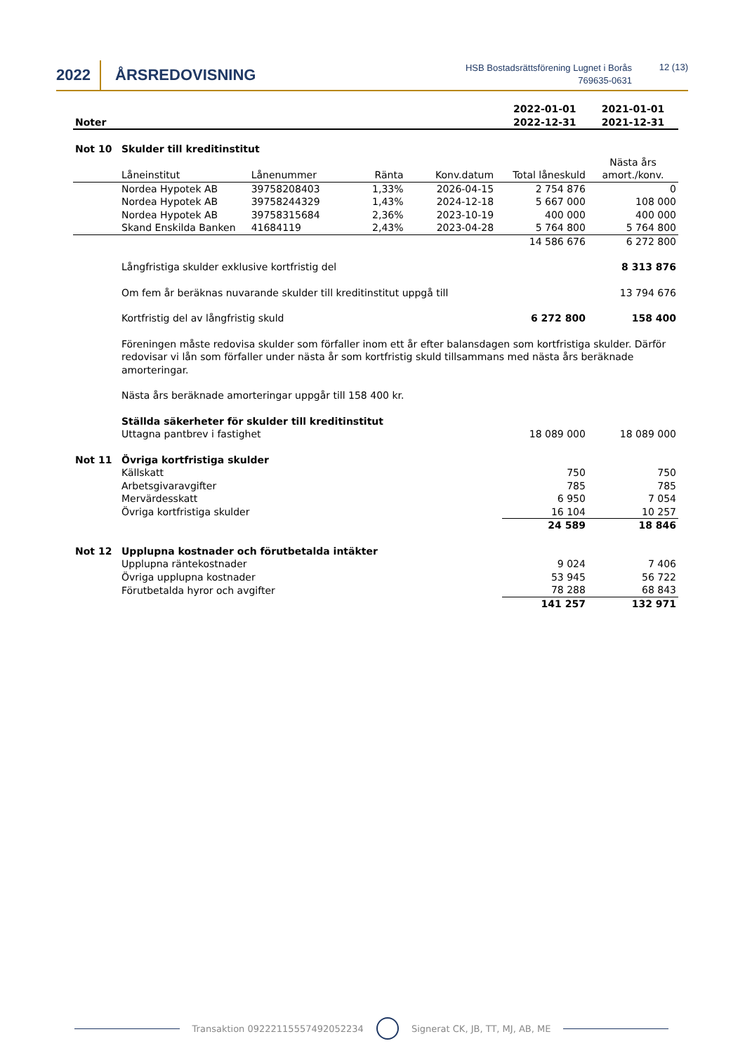2022 ÅRSREDOVISNING
HSB Bostadsrättsförening Lugnet i Borås
769635-0631
12 (13)
| Noter | | | | | | 2022-01-01 2022-12-31 | 2021-01-01 2021-12-31 |
| Not 10 | Skulder till kreditinstitut | | | | | | |
| | Låneinstitut | Lånenummer | Ränta | Konv.datum | | Total låneskuld | Nästa års amort./konv. |
| | Nordea Hypotek AB | 39758208403 | 1,33% | 2026-04-15 | | 2 754 876 | 0 |
| | Nordea Hypotek AB | 39758244329 | 1,43% | 2024-12-18 | | 5 667 000 | 108 000 |
| | Nordea Hypotek AB | 39758315684 | 2,36% | 2023-10-19 | | 400 000 | 400 000 |
| | Skand Enskilda Banken | 41684119 | 2,43% | 2023-04-28 | | 5 764 800 | 5 764 800 |
| | | | | | | 14 586 676 | 6 272 800 |
| | Långfristiga skulder exklusive kortfristig del | | | | | | 8 313 876 |
| | Om fem år beräknas nuvarande skulder till kreditinstitut uppgå till | | | | | | 13 794 676 |
| | Kortfristig del av långfristig skuld | | | | | 6 272 800 | 158 400 |
| | Föreningen måste redovisa skulder som förfaller inom ett år efter balansdagen som kortfristiga skulder. Därför redovisar vi lån som förfaller under nästa år som kortfristig skuld tillsammans med nästa års beräknade amorteringar. | | | | | | |
| | Nästa års beräknade amorteringar uppgår till 158 400 kr. | | | | | | |
| | Ställda säkerheter för skulder till kreditinstitut | | | | | | |
| | Uttagna pantbrev i fastighet | | | | | 18 089 000 | 18 089 000 |
| Not 11 | Övriga kortfristiga skulder | | | | | | |
| | Källskatt | | | | | 750 | 750 |
| | Arbetsgivaravgifter | | | | | 785 | 785 |
| | Mervärdesskatt | | | | | 6 950 | 7 054 |
| | Övriga kortfristiga skulder | | | | | 16 104 | 10 257 |
| | | | | | | 24 589 | 18 846 |
| Not 12 | Upplupna kostnader och förutbetalda intäkter | | | | | | |
| | Upplupna räntekostnader | | | | | 9 024 | 7 406 |
| | Övriga upplupna kostnader | | | | | 53 945 | 56 722 |
| | Förutbetalda hyror och avgifter | | | | | 78 288 | 68 843 |
| | | | | | | 141 257 | 132 971 |
Transaktion 09222115557492052234 Signerat CK, JB, TT, MJ, AB, ME